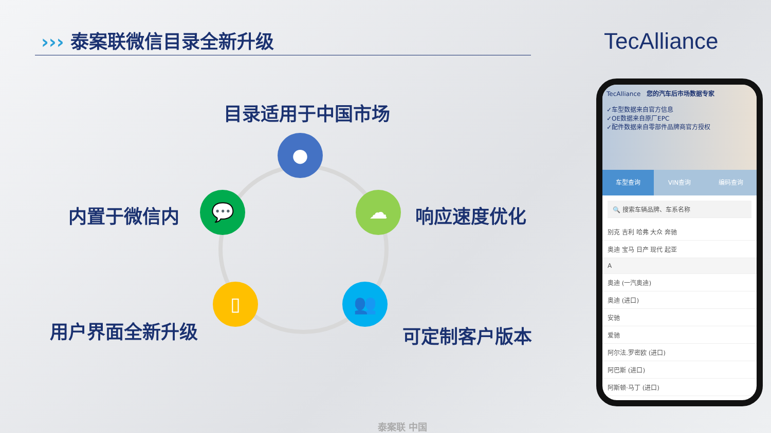››› 泰案联微信目录全新升级 TecAlliance
目录适用于中国市场
●
内置于微信内
💬 ☁
响应速度优化
▯
用户界面全新升级
👥
可定制客户版本
TecAlliance 您的汽车后市场数据专家
✓车型数据来自官方信息
✓OE数据来自原厂EPC
✓配件数据来自零部件品牌商官方授权
车型查询 VIN查询 编码查询
🔍 搜索车辆品牌、车系名称
别克 吉利 哈弗 大众 奔驰
奥迪 宝马 日产 现代 起亚
A
奥迪 (一汽奥迪)
奥迪 (进口)
安驰
爱驰
阿尔法.罗密欧 (进口)
阿巴斯 (进口)
阿斯顿·马丁 (进口)
泰案联 中国